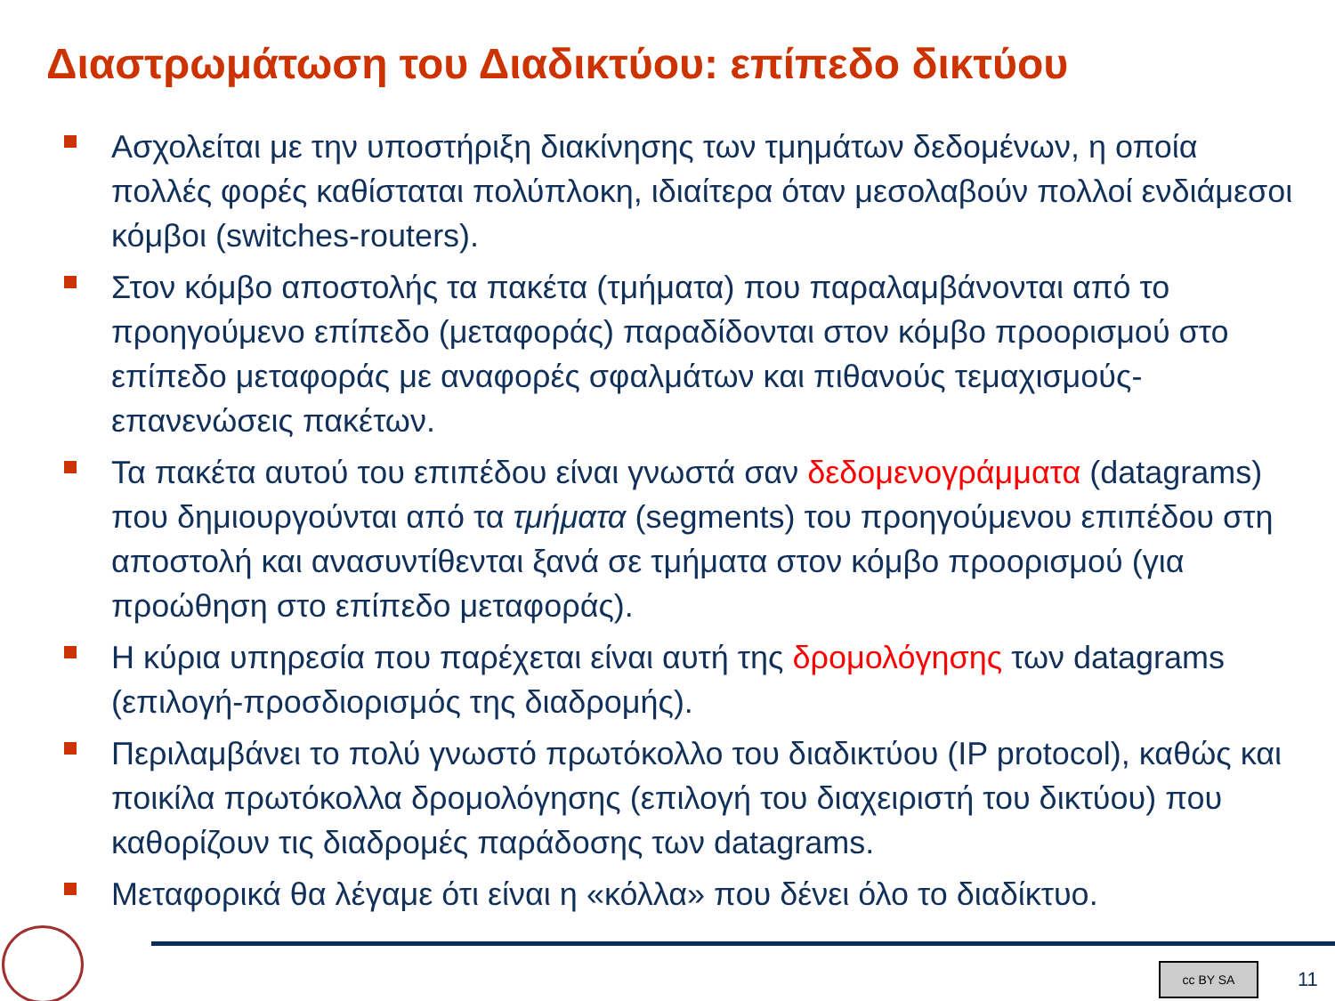Διαστρωμάτωση του Διαδικτύου: επίπεδο δικτύου
Ασχολείται με την υποστήριξη διακίνησης των τμημάτων δεδομένων, η οποία πολλές φορές καθίσταται πολύπλοκη, ιδιαίτερα όταν μεσολαβούν πολλοί ενδιάμεσοι κόμβοι (switches-routers).
Στον κόμβο αποστολής τα πακέτα (τμήματα) που παραλαμβάνονται από το προηγούμενο επίπεδο (μεταφοράς) παραδίδονται στον κόμβο προορισμού στο επίπεδο μεταφοράς με αναφορές σφαλμάτων και πιθανούς τεμαχισμούς-επανενώσεις πακέτων.
Τα πακέτα αυτού του επιπέδου είναι γνωστά σαν δεδομενογράμματα (datagrams) που δημιουργούνται από τα τμήματα (segments) του προηγούμενου επιπέδου στη αποστολή και ανασυντίθενται ξανά σε τμήματα στον κόμβο προορισμού (για προώθηση στο επίπεδο μεταφοράς).
Η κύρια υπηρεσία που παρέχεται είναι αυτή της δρομολόγησης των datagrams (επιλογή-προσδιορισμός της διαδρομής).
Περιλαμβάνει το πολύ γνωστό πρωτόκολλο του διαδικτύου (IP protocol), καθώς και ποικίλα πρωτόκολλα δρομολόγησης (επιλογή του διαχειριστή του δικτύου) που καθορίζουν τις διαδρομές παράδοσης των datagrams.
Μεταφορικά θα λέγαμε ότι είναι η «κόλλα» που δένει όλο το διαδίκτυο.
cc BY SA 11